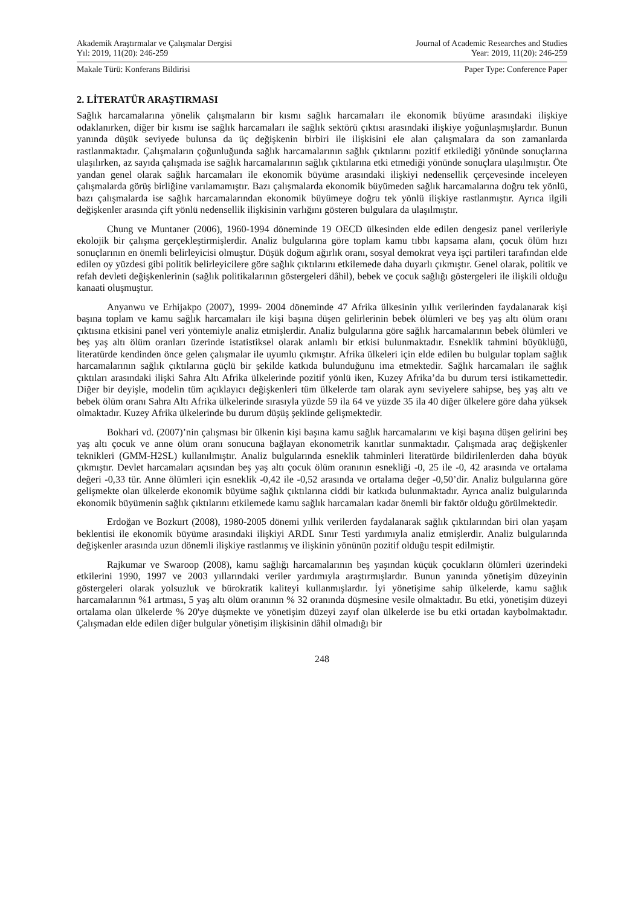Akademik Araştırmalar ve Çalışmalar Dergisi
Yıl: 2019, 11(20): 246-259
Journal of Academic Researches and Studies
Year: 2019, 11(20): 246-259
Makale Türü: Konferans Bildirisi
Paper Type: Conference Paper
2. LİTERATÜR ARAŞTIRMASI
Sağlık harcamalarına yönelik çalışmaların bir kısmı sağlık harcamaları ile ekonomik büyüme arasındaki ilişkiye odaklanırken, diğer bir kısmı ise sağlık harcamaları ile sağlık sektörü çıktısı arasındaki ilişkiye yoğunlaşmışlardır. Bunun yanında düşük seviyede bulunsa da üç değişkenin birbiri ile ilişkisini ele alan çalışmalara da son zamanlarda rastlanmaktadır. Çalışmaların çoğunluğunda sağlık harcamalarının sağlık çıktılarını pozitif etkilediği yönünde sonuçlarına ulaşılırken, az sayıda çalışmada ise sağlık harcamalarının sağlık çıktılarına etki etmediği yönünde sonuçlara ulaşılmıştır. Öte yandan genel olarak sağlık harcamaları ile ekonomik büyüme arasındaki ilişkiyi nedensellik çerçevesinde inceleyen çalışmalarda görüş birliğine varılamamıştır. Bazı çalışmalarda ekonomik büyümeden sağlık harcamalarına doğru tek yönlü, bazı çalışmalarda ise sağlık harcamalarından ekonomik büyümeye doğru tek yönlü ilişkiye rastlanmıştır. Ayrıca ilgili değişkenler arasında çift yönlü nedensellik ilişkisinin varlığını gösteren bulgulara da ulaşılmıştır.
Chung ve Muntaner (2006), 1960-1994 döneminde 19 OECD ülkesinden elde edilen dengesiz panel verileriyle ekolojik bir çalışma gerçekleştirmişlerdir. Analiz bulgularına göre toplam kamu tıbbı kapsama alanı, çocuk ölüm hızı sonuçlarının en önemli belirleyicisi olmuştur. Düşük doğum ağırlık oranı, sosyal demokrat veya işçi partileri tarafından elde edilen oy yüzdesi gibi politik belirleyicilere göre sağlık çıktılarını etkilemede daha duyarlı çıkmıştır. Genel olarak, politik ve refah devleti değişkenlerinin (sağlık politikalarının göstergeleri dâhil), bebek ve çocuk sağlığı göstergeleri ile ilişkili olduğu kanaati oluşmuştur.
Anyanwu ve Erhijakpo (2007), 1999- 2004 döneminde 47 Afrika ülkesinin yıllık verilerinden faydalanarak kişi başına toplam ve kamu sağlık harcamaları ile kişi başına düşen gelirlerinin bebek ölümleri ve beş yaş altı ölüm oranı çıktısına etkisini panel veri yöntemiyle analiz etmişlerdir. Analiz bulgularına göre sağlık harcamalarının bebek ölümleri ve beş yaş altı ölüm oranları üzerinde istatistiksel olarak anlamlı bir etkisi bulunmaktadır. Esneklik tahmini büyüklüğü, literatürde kendinden önce gelen çalışmalar ile uyumlu çıkmıştır. Afrika ülkeleri için elde edilen bu bulgular toplam sağlık harcamalarının sağlık çıktılarına güçlü bir şekilde katkıda bulunduğunu ima etmektedir. Sağlık harcamaları ile sağlık çıktıları arasındaki ilişki Sahra Altı Afrika ülkelerinde pozitif yönlü iken, Kuzey Afrika’da bu durum tersi istikamettedir. Diğer bir deyişle, modelin tüm açıklayıcı değişkenleri tüm ülkelerde tam olarak aynı seviyelere sahipse, beş yaş altı ve bebek ölüm oranı Sahra Altı Afrika ülkelerinde sırasıyla yüzde 59 ila 64 ve yüzde 35 ila 40 diğer ülkelere göre daha yüksek olmaktadır. Kuzey Afrika ülkelerinde bu durum düşüş şeklinde gelişmektedir.
Bokhari vd. (2007)’nin çalışması bir ülkenin kişi başına kamu sağlık harcamalarını ve kişi başına düşen gelirini beş yaş altı çocuk ve anne ölüm oranı sonucuna bağlayan ekonometrik kanıtlar sunmaktadır. Çalışmada araç değişkenler teknikleri (GMM-H2SL) kullanılmıştır. Analiz bulgularında esneklik tahminleri literatürde bildirilenlerden daha büyük çıkmıştır. Devlet harcamaları açısından beş yaş altı çocuk ölüm oranının esnekliği -0, 25 ile -0, 42 arasında ve ortalama değeri -0,33 tür. Anne ölümleri için esneklik -0,42 ile -0,52 arasında ve ortalama değer -0,50’dir. Analiz bulgularına göre gelişmekte olan ülkelerde ekonomik büyüme sağlık çıktılarına ciddi bir katkıda bulunmaktadır. Ayrıca analiz bulgularında ekonomik büyümenin sağlık çıktılarını etkilemede kamu sağlık harcamaları kadar önemli bir faktör olduğu görülmektedir.
Erdoğan ve Bozkurt (2008), 1980-2005 dönemi yıllık verilerden faydalanarak sağlık çıktılarından biri olan yaşam beklentisi ile ekonomik büyüme arasındaki ilişkiyi ARDL Sınır Testi yardımıyla analiz etmişlerdir. Analiz bulgularında değişkenler arasında uzun dönemli ilişkiye rastlanmış ve ilişkinin yönünün pozitif olduğu tespit edilmiştir.
Rajkumar ve Swaroop (2008), kamu sağlığı harcamalarının beş yaşından küçük çocukların ölümleri üzerindeki etkilerini 1990, 1997 ve 2003 yıllarındaki veriler yardımıyla araştırmışlardır. Bunun yanında yönetişim düzeyinin göstergeleri olarak yolsuzluk ve bürokratik kaliteyi kullanmışlardır. İyi yönetişime sahip ülkelerde, kamu sağlık harcamalarının %1 artması, 5 yaş altı ölüm oranının % 32 oranında düşmesine vesile olmaktadır. Bu etki, yönetişim düzeyi ortalama olan ülkelerde % 20'ye düşmekte ve yönetişim düzeyi zayıf olan ülkelerde ise bu etki ortadan kaybolmaktadır. Çalışmadan elde edilen diğer bulgular yönetişim ilişkisinin dâhil olmadığı bir
248